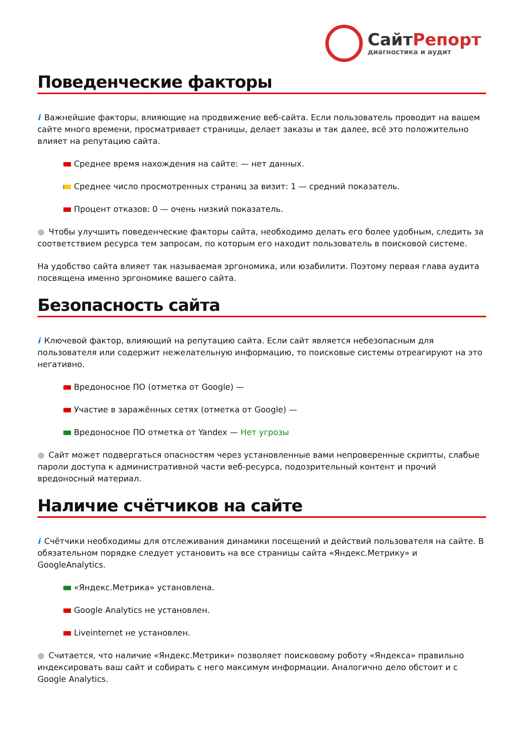СайтРепорт
диагностика и аудит
Поведенческие факторы
i Важнейшие факторы, влияющие на продвижение веб-сайта. Если пользователь проводит на вашем сайте много времени, просматривает страницы, делает заказы и так далее, всё это положительно влияет на репутацию сайта.
Среднее время нахождения на сайте: — нет данных.
Среднее число просмотренных страниц за визит: 1 — средний показатель.
Процент отказов: 0 — очень низкий показатель.
● Чтобы улучшить поведенческие факторы сайта, необходимо делать его более удобным, следить за соответствием ресурса тем запросам, по которым его находит пользователь в поисковой системе.
На удобство сайта влияет так называемая эргономика, или юзабилити. Поэтому первая глава аудита посвящена именно эргономике вашего сайта.
Безопасность сайта
i Ключевой фактор, влияющий на репутацию сайта. Если сайт является небезопасным для пользователя или содержит нежелательную информацию, то поисковые системы отреагируют на это негативно.
Вредоносное ПО (отметка от Google) —
Участие в заражённых сетях (отметка от Google) —
Вредоносное ПО отметка от Yandex — Нет угрозы
● Сайт может подвергаться опасностям через установленные вами непроверенные скрипты, слабые пароли доступа к административной части веб-ресурса, подозрительный контент и прочий вредоносный материал.
Наличие счётчиков на сайте
i Счётчики необходимы для отслеживания динамики посещений и действий пользователя на сайте. В обязательном порядке следует установить на все страницы сайта «Яндекс.Метрику» и GoogleAnalytics.
«Яндекс.Метрика» установлена.
Google Analytics не установлен.
Liveinternet не установлен.
● Считается, что наличие «Яндекс.Метрики» позволяет поисковому роботу «Яндекса» правильно индексировать ваш сайт и собирать с него максимум информации. Аналогично дело обстоит и с Google Analytics.